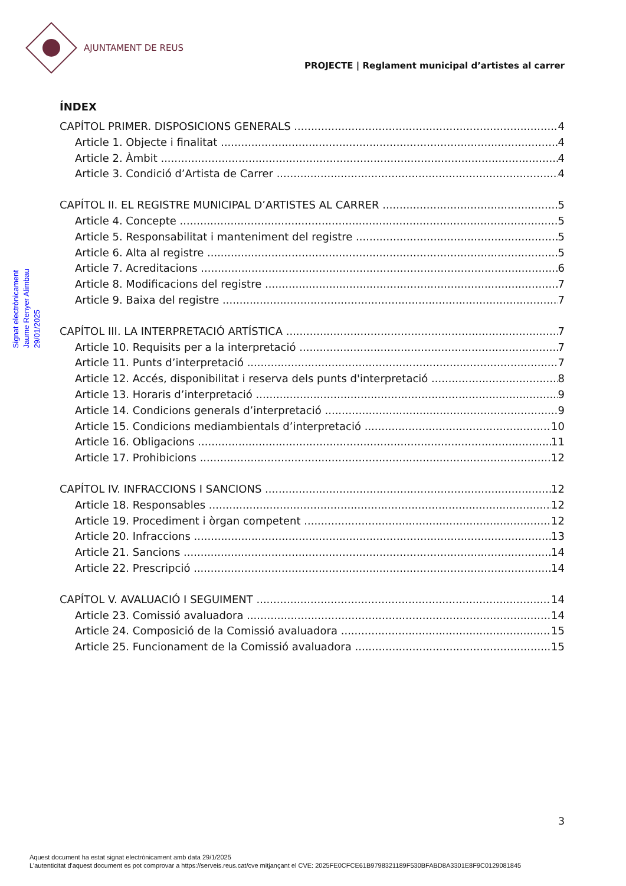AJUNTAMENT DE REUS
PROJECTE | Reglament municipal d’artistes al carrer
Signat electrònicament
Jaume Renyer Alimbau
29/01/2025
ÍNDEX
CAPÍTOL PRIMER. DISPOSICIONS GENERALS 4
Article 1. Objecte i finalitat 4
Article 2. Àmbit 4
Article 3. Condició d’Artista de Carrer 4
CAPÍTOL II. EL REGISTRE MUNICIPAL D’ARTISTES AL CARRER 5
Article 4. Concepte 5
Article 5. Responsabilitat i manteniment del registre 5
Article 6. Alta al registre 5
Article 7. Acreditacions 6
Article 8. Modificacions del registre 7
Article 9. Baixa del registre 7
CAPÍTOL III. LA INTERPRETACIÓ ARTÍSTICA 7
Article 10. Requisits per a la interpretació 7
Article 11. Punts d’interpretació 7
Article 12. Accés, disponibilitat i reserva dels punts d'interpretació 8
Article 13. Horaris d’interpretació 9
Article 14. Condicions generals d’interpretació 9
Article 15. Condicions mediambientals d’interpretació 10
Article 16. Obligacions 11
Article 17. Prohibicions 12
CAPÍTOL IV. INFRACCIONS I SANCIONS 12
Article 18. Responsables 12
Article 19. Procediment i òrgan competent 12
Article 20. Infraccions 13
Article 21. Sancions 14
Article 22. Prescripció 14
CAPÍTOL V. AVALUACIÓ I SEGUIMENT 14
Article 23. Comissió avaluadora 14
Article 24. Composició de la Comissió avaluadora 15
Article 25. Funcionament de la Comissió avaluadora 15
3
Aquest document ha estat signat electrònicament amb data 29/1/2025
L'autenticitat d'aquest document es pot comprovar a https://serveis.reus.cat/cve mitjançant el CVE: 2025FE0CFCE61B9798321189F530BFABD8A3301E8F9C0129081845